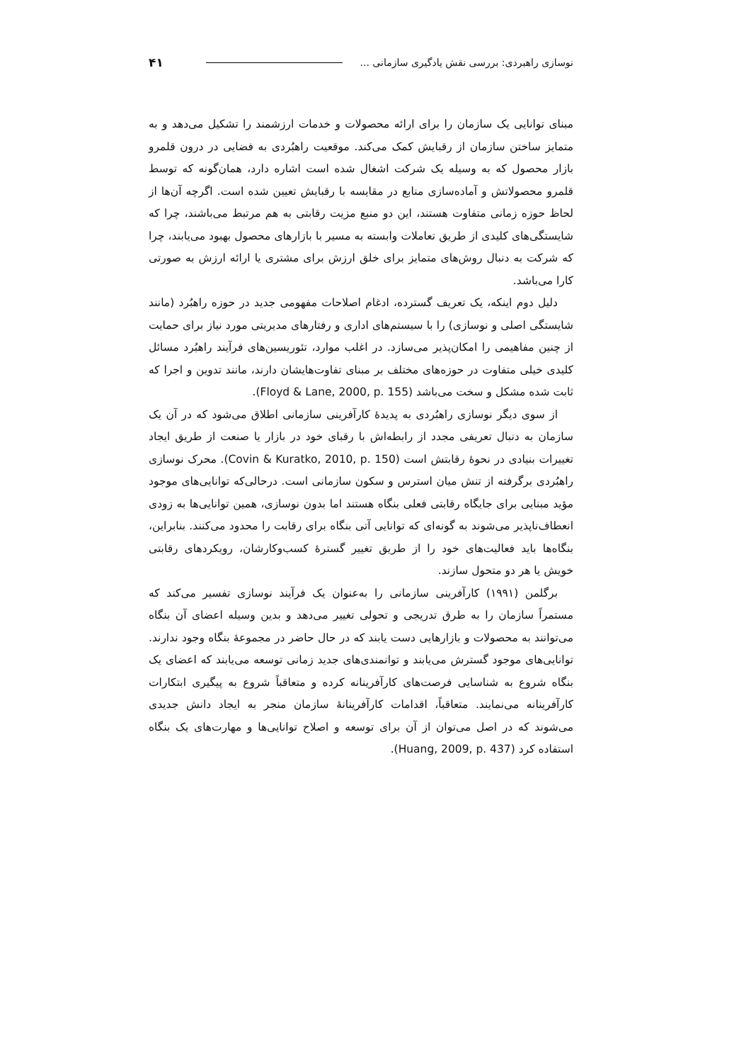نوسازی راهبردی: بررسی نقش یادگیری سازمانی ... ۴۱
مبنای توانایی یک سازمان را برای ارائه محصولات و خدمات ارزشمند را تشکیل می‌دهد و به متمایز ساختن سازمان از رقبایش کمک می‌کند. موقعیت راهبُردی به فضایی در درون قلمرو بازار محصول که به وسیله یک شرکت اشغال شده است اشاره دارد، همان‌گونه که توسط قلمرو محصولاتش و آماده‌سازی منابع در مقایسه با رقبایش تعیین شده است. اگرچه آن‌ها از لحاظ حوزه زمانی متفاوت هستند، این دو منبع مزیت رقابتی به هم مرتبط می‌باشند، چرا که شایستگی‌های کلیدی از طریق تعاملات وابسته به مسیر با بازارهای محصول بهبود می‌یابند، چرا که شرکت به دنبال روش‌های متمایز برای خلق ارزش برای مشتری یا ارائه ارزش به صورتی کارا می‌باشد.
دلیل دوم اینکه، یک تعریف گسترده، ادغام اصلاحات مفهومی جدید در حوزه راهبُرد (مانند شایستگی اصلی و نوسازی) را با سیستم‌های اداری و رفتارهای مدیریتی مورد نیاز برای حمایت از چنین مفاهیمی را امکان‌پذیر می‌سازد. در اغلب موارد، تئوریسین‌های فرآیند راهبُرد مسائل کلیدی خیلی متفاوت در حوزه‌های مختلف بر مبنای تفاوت‌هایشان دارند، مانند تدوین و اجرا که ثابت شده مشکل و سخت می‌باشد (Floyd & Lane, 2000, p. 155).
از سوی دیگر نوسازی راهبُردی به پدیدهٔ کارآفرینی سازمانی اطلاق می‌شود که در آن یک سازمان به دنبال تعریفی مجدد از رابطه‌اش با رقبای خود در بازار یا صنعت از طریق ایجاد تغییرات بنیادی در نحوهٔ رقابتش است (Covin & Kuratko, 2010, p. 150). محرک نوسازی راهبُردی برگرفته از تنش میان استرس و سکون سازمانی است. درحالی‌که توانایی‌های موجود مؤید مبنایی برای جایگاه رقابتی فعلی بنگاه هستند اما بدون نوسازی، همین توانایی‌ها به زودی انعطاف‌ناپذیر می‌شوند به گونه‌ای که توانایی آتی بنگاه برای رقابت را محدود می‌کنند. بنابراین، بنگاه‌ها باید فعالیت‌های خود را از طریق تغییر گسترهٔ کسب‌وکارشان، رویکردهای رقابتی خویش یا هر دو متحول سازند.
برگلمن (۱۹۹۱) کارآفرینی سازمانی را به‌عنوان یک فرآیند نوسازی تفسیر می‌کند که مستمراً سازمان را به طرق تدریجی و تحولی تغییر می‌دهد و بدین وسیله اعضای آن بنگاه می‌توانند به محصولات و بازارهایی دست یابند که در حال حاضر در مجموعهٔ بنگاه وجود ندارند. توانایی‌های موجود گسترش می‌یابند و توانمندی‌های جدید زمانی توسعه می‌یابند که اعضای یک بنگاه شروع به شناسایی فرصت‌های کارآفرینانه کرده و متعاقباً شروع به پیگیری ابتکارات کارآفرینانه می‌نمایند. متعاقباً، اقدامات کارآفرینانهٔ سازمان منجر به ایجاد دانش جدیدی می‌شوند که در اصل می‌توان از آن برای توسعه و اصلاح توانایی‌ها و مهارت‌های یک بنگاه استفاده کرد (Huang, 2009, p. 437).